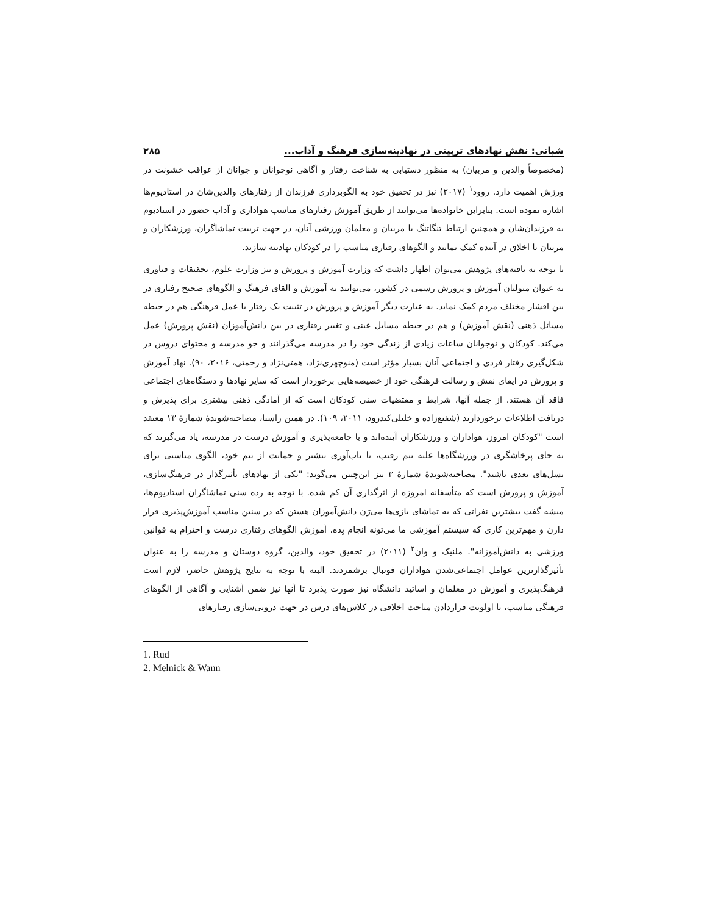شبانی: نقش نهادهای تربیتی در نهادینه‌سازی فرهنگ و آداب... ۲۸۵
(مخصوصاً والدین و مربیان) به منظور دستیابی به شناخت رفتار و آگاهی نوجوانان و جوانان از عواقب خشونت در ورزش اهمیت دارد. روود<sup>۱</sup> (۲۰۱۷) نیز در تحقیق خود به الگوبرداری فرزندان از رفتارهای والدین‌شان در استادیوم‌ها اشاره نموده است. بنابراین خانواده‌ها می‌توانند از طریق آموزش رفتارهای مناسب هواداری و آداب حضور در استادیوم به فرزندان‌شان و همچنین ارتباط تنگاتنگ با مربیان و معلمان ورزشی آنان، در جهت تربیت تماشاگران، ورزشکاران و مربیان با اخلاق در آینده کمک نمایند و الگوهای رفتاری مناسب را در کودکان نهادینه سازند.
با توجه به یافته‌های پژوهش می‌توان اظهار داشت که وزارت آموزش و پرورش و نیز وزارت علوم، تحقیقات و فناوری به عنوان متولیان آموزش و پرورش رسمی در کشور، می‌توانند به آموزش و القای فرهنگ و الگوهای صحیح رفتاری در بین اقشار مختلف مردم کمک نماید. به عبارت دیگر آموزش و پرورش در تثبیت یک رفتار یا عمل فرهنگی هم در حیطه مسائل ذهنی (نقش آموزش) و هم در حیطه مسایل عینی و تغییر رفتاری در بین دانش‌آموزان (نقش پرورش) عمل می‌کند. کودکان و نوجوانان ساعات زیادی از زندگی خود را در مدرسه می‌گذرانند و جو مدرسه و محتوای دروس در شکل‌گیری رفتار فردی و اجتماعی آنان بسیار مؤثر است (منوچهری‌نژاد، همتی‌نژاد و رحمتی، ۲۰۱۶، ۹۰). نهاد آموزش و پرورش در ایفای نقش و رسالت فرهنگی خود از خصیصه‌هایی برخوردار است که سایر نهادها و دستگاه‌های اجتماعی فاقد آن هستند. از جمله آنها، شرایط و مقتضیات سنی کودکان است که از آمادگی ذهنی بیشتری برای پذیرش و دریافت اطلاعات برخوردارند (شفیع‌زاده و خلیلی‌کندرود، ۲۰۱۱، ۱۰۹). در همین راستا، مصاحبه‌شوندهٔ شمارهٔ ۱۳ معتقد است "کودکان امروز، هواداران و ورزشکاران آینده‌اند و با جامعه‌پذیری و آموزش درست در مدرسه، یاد می‌گیرند که به جای پرخاشگری در ورزشگاه‌ها علیه تیم رقیب، با تاب‌آوری بیشتر و حمایت از تیم خود، الگوی مناسبی برای نسل‌های بعدی باشند". مصاحبه‌شوندهٔ شمارهٔ ۳ نیز این‌چنین می‌گوید: "یکی از نهادهای تأثیرگذار در فرهنگ‌سازی، آموزش و پرورش است که متأسفانه امروزه از اثرگذاری آن کم شده. با توجه به رده سنی تماشاگران استادیوم‌ها، میشه گفت بیشترین نفراتی که به تماشای بازی‌ها می‌رَن دانش‌آموزان هستن که در سنین مناسب آموزش‌پذیری قرار دارن و مهم‌ترین کاری که سیستم آموزشی ما می‌تونه انجام بِده، آموزش الگوهای رفتاری درست و احترام به قوانین ورزشی به دانش‌آموزانه". ملنیک و وان<sup>۲</sup> (۲۰۱۱) در تحقیق خود، والدین، گروه دوستان و مدرسه را به عنوان تأثیرگذارترین عوامل اجتماعی‌شدن هواداران فوتبال برشمردند. البته با توجه به نتایج پژوهش حاضر، لازم است فرهنگ‌پذیری و آموزش در معلمان و اساتید دانشگاه نیز صورت پذیرد تا آنها نیز ضمن آشنایی و آگاهی از الگوهای فرهنگی مناسب، با اولویت قراردادن مباحث اخلاقی در کلاس‌های درس در جهت درونی‌سازی رفتارهای
1. Rud
2. Melnick & Wann